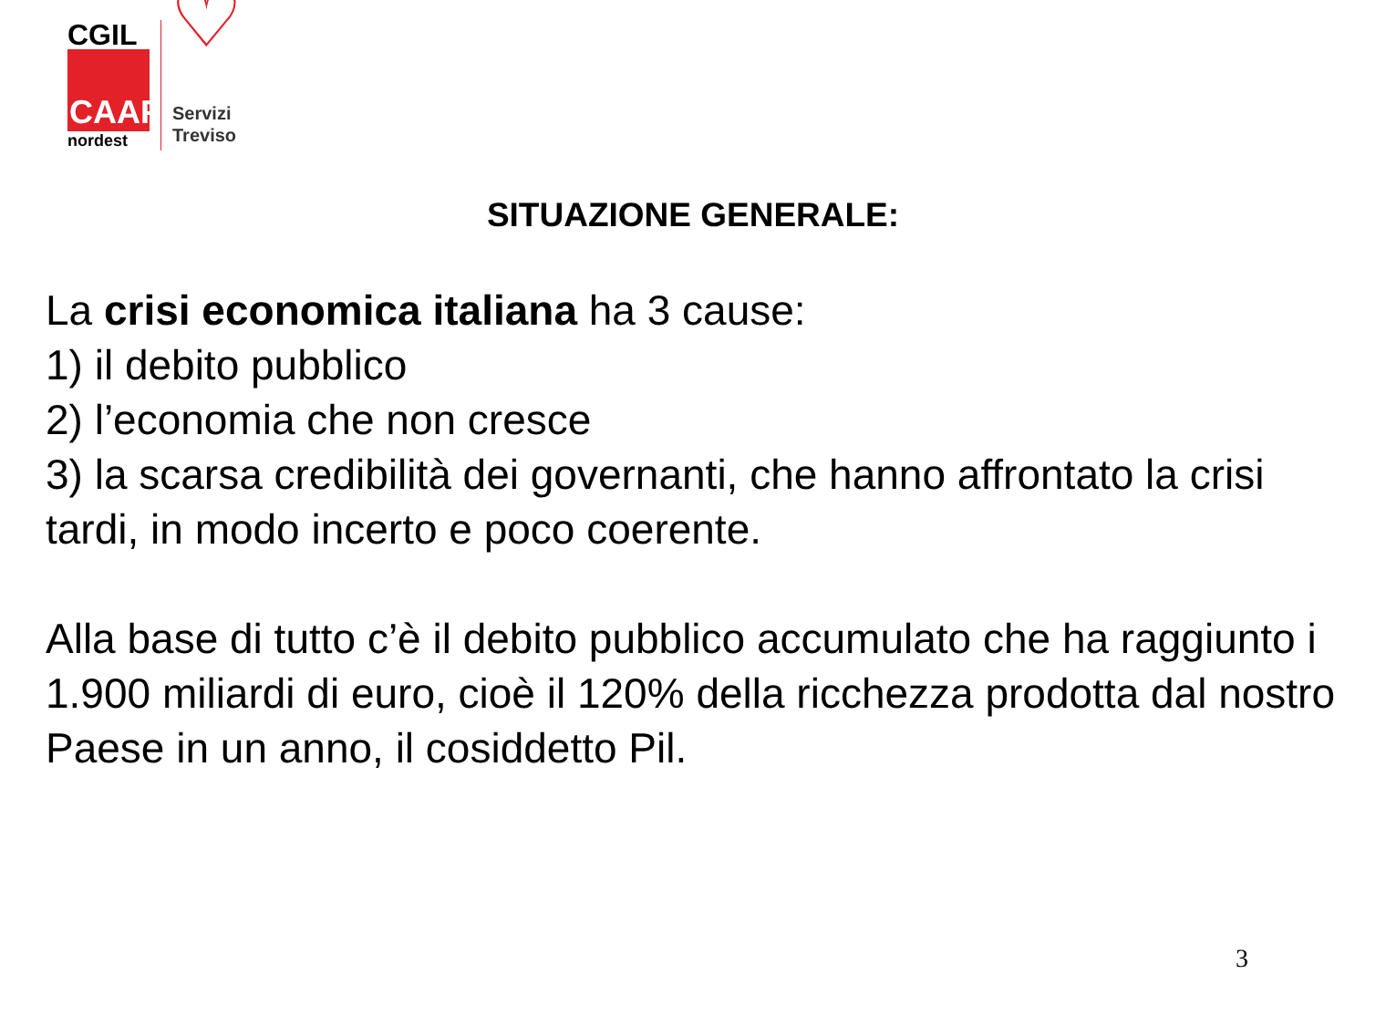CGIL
CAAF
nordest
♡
Servizi
Treviso
SITUAZIONE GENERALE:
La crisi economica italiana ha 3 cause:
1) il debito pubblico
2) l’economia che non cresce
3) la scarsa credibilità dei governanti, che hanno affrontato la crisi tardi, in modo incerto e poco coerente.
Alla base di tutto c’è il debito pubblico accumulato che ha raggiunto i 1.900 miliardi di euro, cioè il 120% della ricchezza prodotta dal nostro Paese in un anno, il cosiddetto Pil.
3